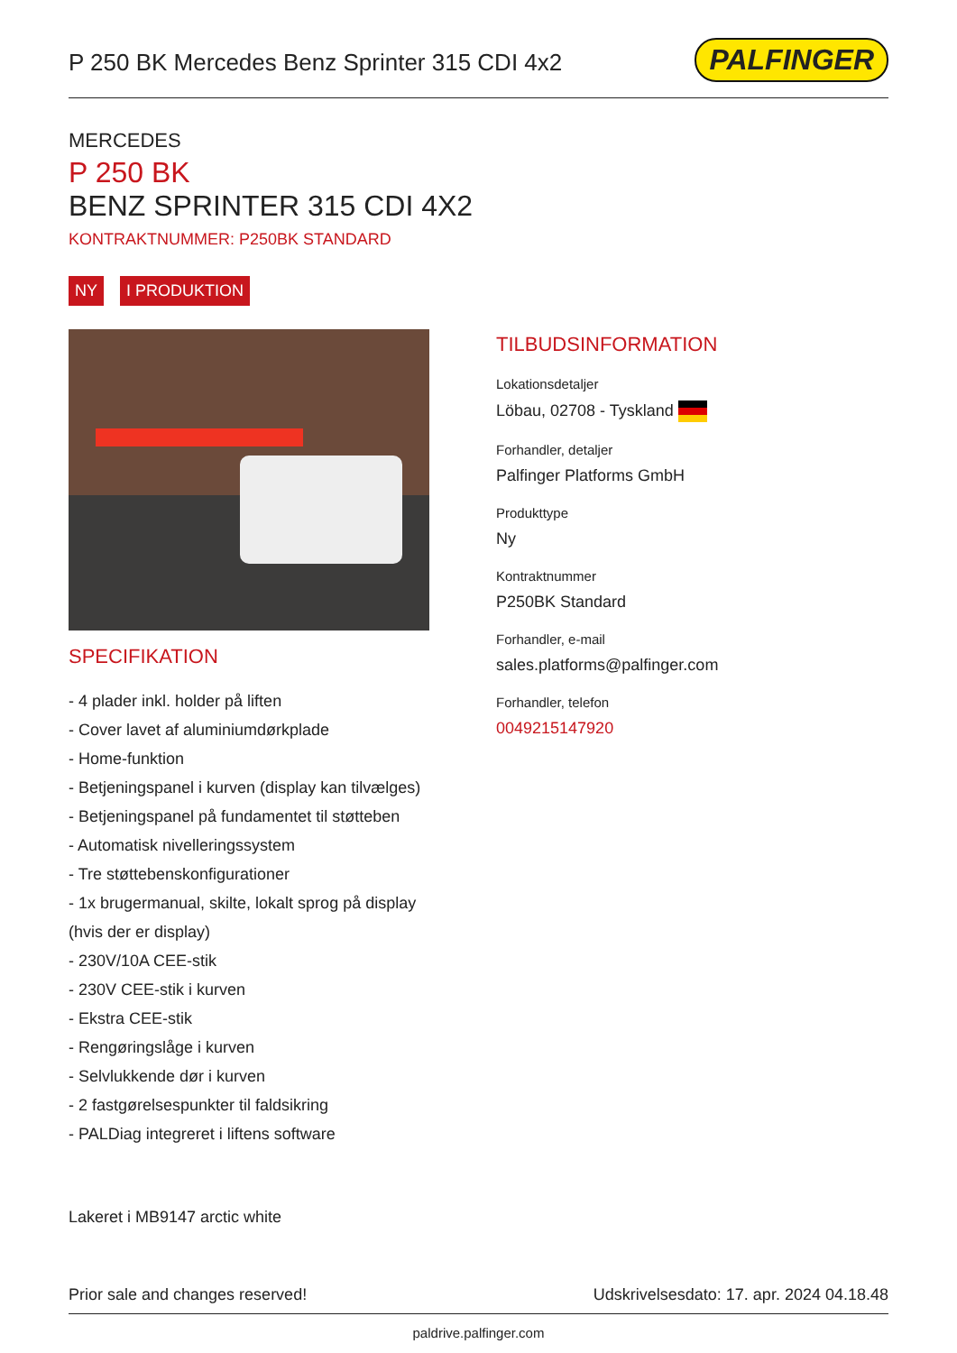P 250 BK Mercedes Benz Sprinter 315 CDI 4x2
PALFINGER
MERCEDES
P 250 BK
BENZ SPRINTER 315 CDI 4X2
KONTRAKTNUMMER: P250BK STANDARD
NY I PRODUKTION
SPECIFIKATION
- 4 plader inkl. holder på liften
- Cover lavet af aluminiumdørkplade
- Home-funktion
- Betjeningspanel i kurven (display kan tilvælges)
- Betjeningspanel på fundamentet til støtteben
- Automatisk nivelleringssystem
- Tre støttebenskonfigurationer
- 1x brugermanual, skilte, lokalt sprog på display (hvis der er display)
- 230V/10A CEE-stik
- 230V CEE-stik i kurven
- Ekstra CEE-stik
- Rengøringslåge i kurven
- Selvlukkende dør i kurven
- 2 fastgørelsespunkter til faldsikring
- PALDiag integreret i liftens software
Lakeret i MB9147 arctic white
TILBUDSINFORMATION
Lokationsdetaljer
Löbau, 02708 - Tyskland
Forhandler, detaljer
Palfinger Platforms GmbH
Produkttype
Ny
Kontraktnummer
P250BK Standard
Forhandler, e-mail
sales.platforms@palfinger.com
Forhandler, telefon
0049215147920
Prior sale and changes reserved! Udskrivelsesdato: 17. apr. 2024 04.18.48
paldrive.palfinger.com